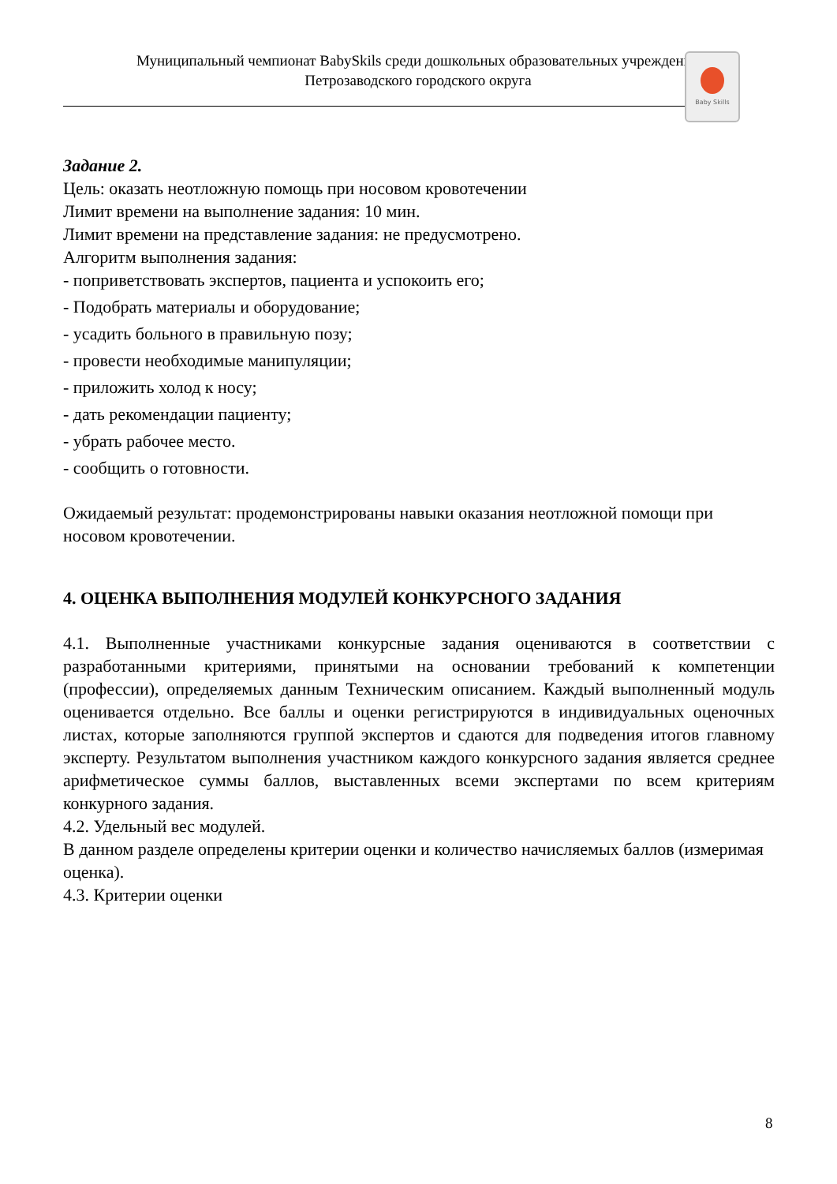Муниципальный чемпионат BabySkils среди дошкольных образовательных учреждений
Петрозаводского городского округа
Baby Skills
Задание 2.
Цель: оказать неотложную помощь при носовом кровотечении
Лимит времени на выполнение задания: 10 мин.
Лимит времени на представление задания: не предусмотрено.
Алгоритм выполнения задания:
- поприветствовать экспертов, пациента и успокоить его;
- Подобрать материалы и оборудование;
- усадить больного в правильную позу;
- провести необходимые манипуляции;
- приложить холод к носу;
- дать рекомендации пациенту;
- убрать рабочее место.
- сообщить о готовности.
Ожидаемый результат: продемонстрированы навыки оказания неотложной помощи при носовом кровотечении.
4. ОЦЕНКА ВЫПОЛНЕНИЯ МОДУЛЕЙ КОНКУРСНОГО ЗАДАНИЯ
4.1. Выполненные участниками конкурсные задания оцениваются в соответствии с разработанными критериями, принятыми на основании требований к компетенции (профессии), определяемых данным Техническим описанием. Каждый выполненный модуль оценивается отдельно. Все баллы и оценки регистрируются в индивидуальных оценочных листах, которые заполняются группой экспертов и сдаются для подведения итогов главному эксперту. Результатом выполнения участником каждого конкурсного задания является среднее арифметическое суммы баллов, выставленных всеми экспертами по всем критериям конкурного задания.
4.2. Удельный вес модулей.
В данном разделе определены критерии оценки и количество начисляемых баллов (измеримая оценка).
4.3. Критерии оценки
8